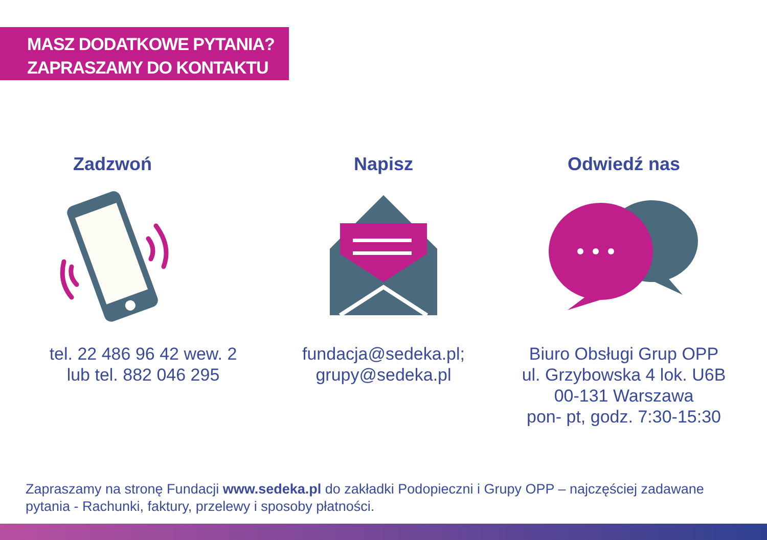MASZ DODATKOWE PYTANIA?
ZAPRASZAMY DO KONTAKTU
Zadzwoń
tel. 22 486 96 42 wew. 2
lub tel. 882 046 295
Napisz
fundacja@sedeka.pl;
grupy@sedeka.pl
Odwiedź nas
Biuro Obsługi Grup OPP
ul. Grzybowska 4 lok. U6B
00-131 Warszawa
pon- pt, godz. 7:30-15:30
Zapraszamy na stronę Fundacji www.sedeka.pl do zakładki Podopieczni i Grupy OPP – najczęściej zadawane pytania - Rachunki, faktury, przelewy i sposoby płatności.